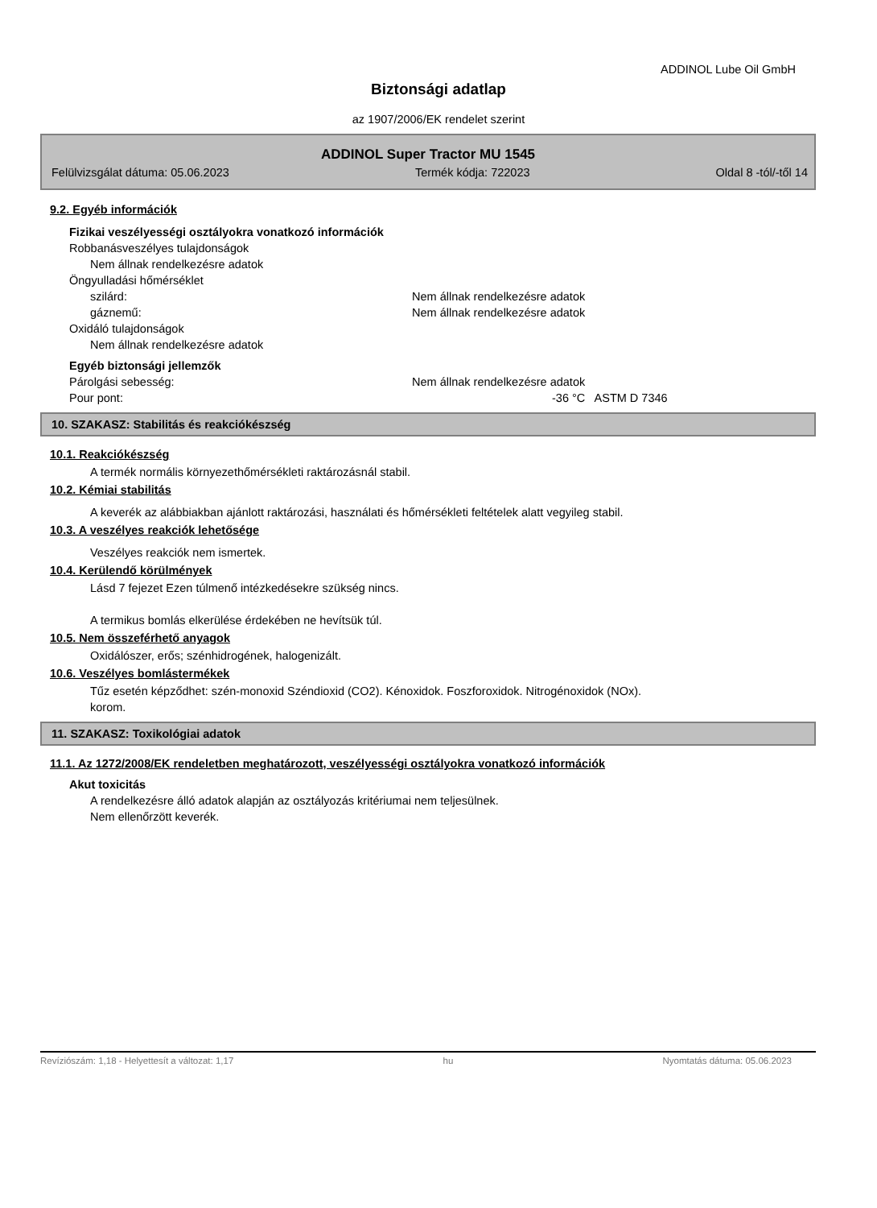ADDINOL Lube Oil GmbH
Biztonsági adatlap
az 1907/2006/EK rendelet szerint
ADDINOL Super Tractor MU 1545
Felülvizsgálat dátuma: 05.06.2023 Termék kódja: 722023 Oldal 8 -tól/-től 14
9.2. Egyéb információk
Fizikai veszélyességi osztályokra vonatkozó információk
Robbanásveszélyes tulajdonságok
Nem állnak rendelkezésre adatok
Öngyulladási hőmérséklet
szilárd: Nem állnak rendelkezésre adatok
gáznemű: Nem állnak rendelkezésre adatok
Oxidáló tulajdonságok
Nem állnak rendelkezésre adatok
Egyéb biztonsági jellemzők
Párolgási sebesség: Nem állnak rendelkezésre adatok
Pour pont: -36 °C ASTM D 7346
10. SZAKASZ: Stabilitás és reakciókészség
10.1. Reakciókészség
A termék normális környezethőmérsékleti raktározásnál stabil.
10.2. Kémiai stabilitás
A keverék az alábbiakban ajánlott raktározási, használati és hőmérsékleti feltételek alatt vegyileg stabil.
10.3. A veszélyes reakciók lehetősége
Veszélyes reakciók nem ismertek.
10.4. Kerülendő körülmények
Lásd 7 fejezet Ezen túlmenő intézkedésekre szükség nincs.
A termikus bomlás elkerülése érdekében ne hevítsük túl.
10.5. Nem összeférhető anyagok
Oxidálószer, erős; szénhidrogének, halogenizált.
10.6. Veszélyes bomlástermékek
Tűz esetén képződhet: szén-monoxid Széndioxid (CO2). Kénoxidok. Foszforoxidok. Nitrogénoxidok (NOx).
korom.
11. SZAKASZ: Toxikológiai adatok
11.1. Az 1272/2008/EK rendeletben meghatározott, veszélyességi osztályokra vonatkozó információk
Akut toxicitás
A rendelkezésre álló adatok alapján az osztályozás kritériumai nem teljesülnek.
Nem ellenőrzött keverék.
Revíziószám: 1,18 - Helyettesít a változat: 1,17 hu Nyomtatás dátuma: 05.06.2023